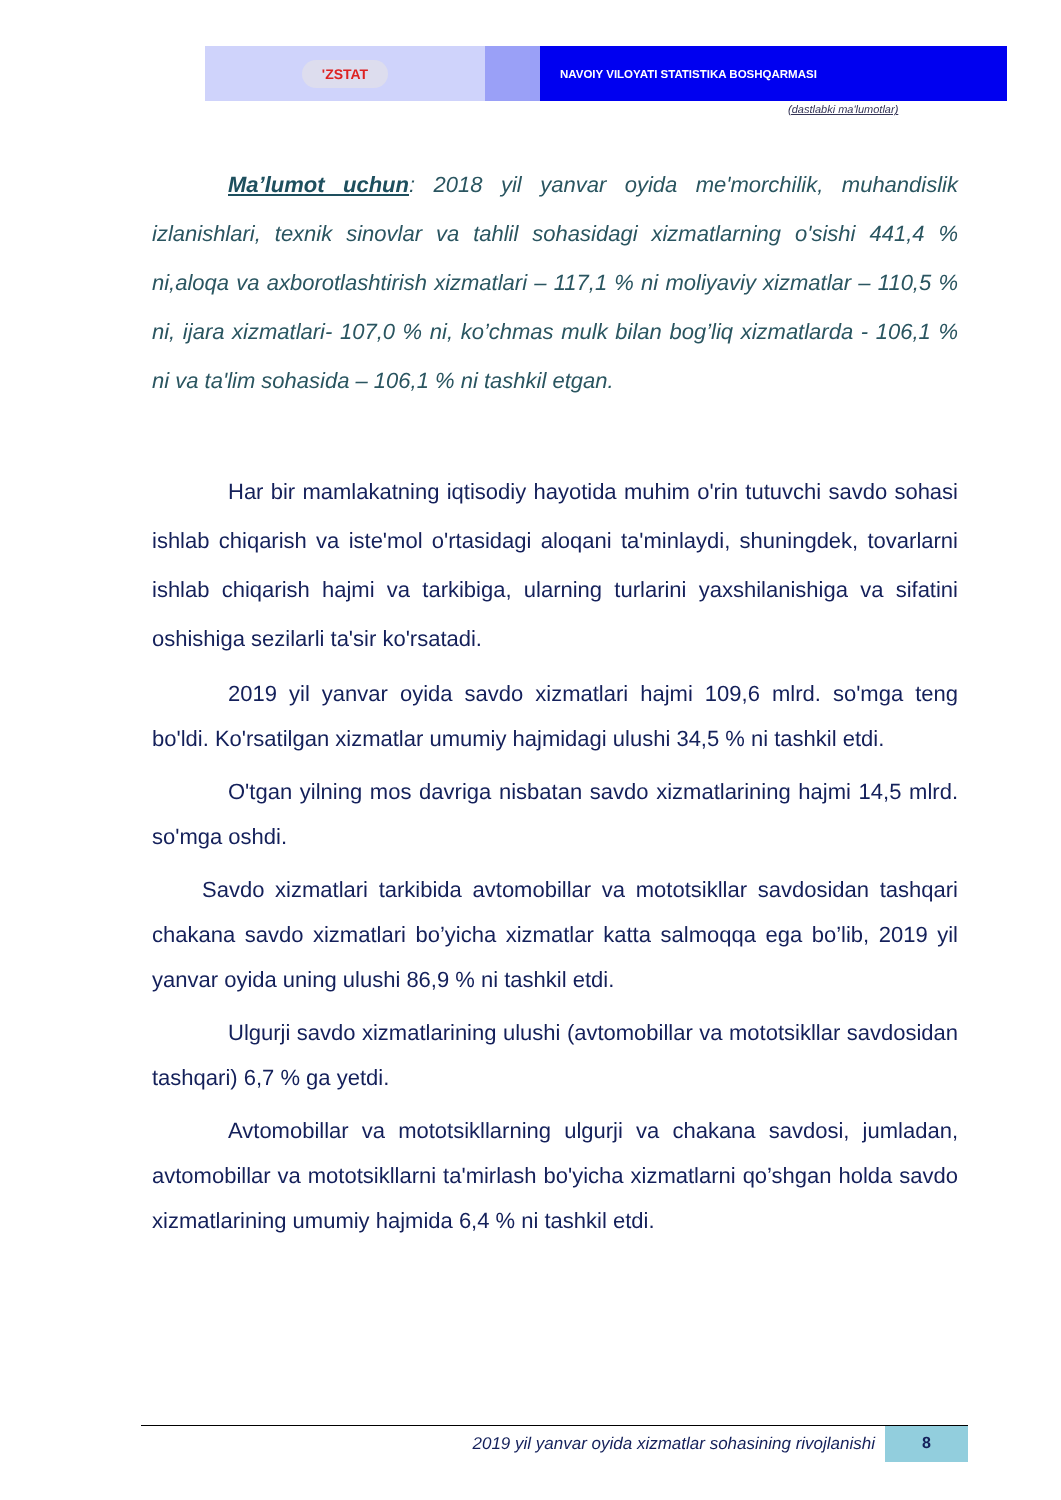'ZSTAT
NAVOIY VILOYATI STATISTIKA BOSHQARMASI
(dastlabki ma'lumotlar)
Ma’lumot uchun: 2018 yil yanvar oyida me'morchilik, muhandislik izlanishlari, texnik sinovlar va tahlil sohasidagi xizmatlarning o'sishi 441,4 % ni,aloqa va axborotlashtirish xizmatlari – 117,1 % ni moliyaviy xizmatlar – 110,5 % ni, ijara xizmatlari- 107,0 % ni, ko’chmas mulk bilan bog’liq xizmatlarda - 106,1 % ni va ta'lim sohasida – 106,1 % ni tashkil etgan.
Har bir mamlakatning iqtisodiy hayotida muhim o'rin tutuvchi savdo sohasi ishlab chiqarish va iste'mol o'rtasidagi aloqani ta'minlaydi, shuningdek, tovarlarni ishlab chiqarish hajmi va tarkibiga, ularning turlarini yaxshilanishiga va sifatini oshishiga sezilarli ta'sir ko'rsatadi.
2019 yil yanvar oyida savdo xizmatlari hajmi 109,6 mlrd. so'mga teng bo'ldi. Ko'rsatilgan xizmatlar umumiy hajmidagi ulushi 34,5 % ni tashkil etdi.
O'tgan yilning mos davriga nisbatan savdo xizmatlarining hajmi 14,5 mlrd. so'mga oshdi.
Savdo xizmatlari tarkibida avtomobillar va mototsikllar savdosidan tashqari chakana savdo xizmatlari bo’yicha xizmatlar katta salmoqqa ega bo’lib, 2019 yil yanvar oyida uning ulushi 86,9 % ni tashkil etdi.
Ulgurji savdo xizmatlarining ulushi (avtomobillar va mototsikllar savdosidan tashqari) 6,7 % ga yetdi.
Avtomobillar va mototsikllarning ulgurji va chakana savdosi, jumladan, avtomobillar va mototsikllarni ta'mirlash bo'yicha xizmatlarni qo’shgan holda savdo xizmatlarining umumiy hajmida 6,4 % ni tashkil etdi.
2019 yil yanvar oyida xizmatlar sohasining rivojlanishi
8